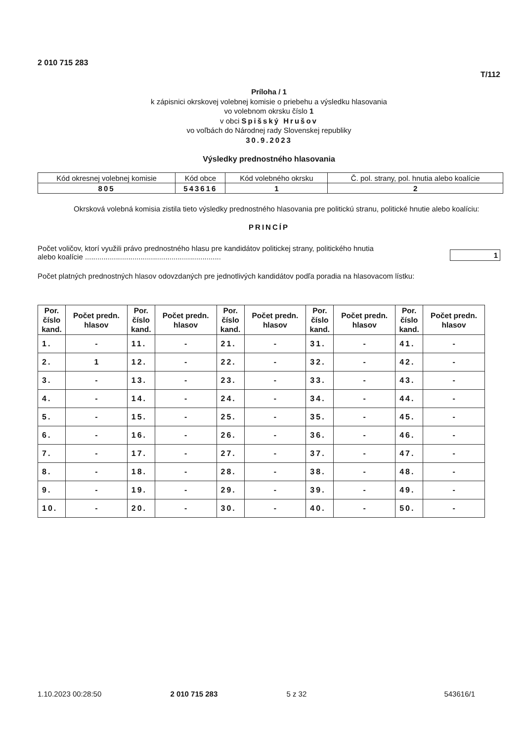2 010 715 283
T/112
Príloha / 1
k zápisnici okrskovej volebnej komisie o priebehu a výsledku hlasovania
vo volebnom okrsku číslo 1
v obci Spišský Hrušov
vo voľbách do Národnej rady Slovenskej republiky
30.9.2023
Výsledky prednostného hlasovania
| Kód okresnej volebnej komisie | Kód obce | Kód volebného okrsku | Č. pol. strany, pol. hnutia alebo koalície |
| 805 | 543616 | 1 | 2 |
Okrsková volebná komisia zistila tieto výsledky prednostného hlasovania pre politickú stranu, politické hnutie alebo koalíciu:
PRINCÍP
Počet voličov, ktorí využili právo prednostného hlasu pre kandidátov politickej strany, politického hnutia
alebo koalície ..................................................................
1
Počet platných prednostných hlasov odovzdaných pre jednotlivých kandidátov podľa poradia na hlasovacom lístku:
| Por. číslo kand. | Počet predn. hlasov | Por. číslo kand. | Počet predn. hlasov | Por. číslo kand. | Počet predn. hlasov | Por. číslo kand. | Počet predn. hlasov | Por. číslo kand. | Počet predn. hlasov |
| --- | --- | --- | --- | --- | --- | --- | --- | --- | --- |
| 1. | - | 11. | - | 21. | - | 31. | - | 41. | - |
| 2. | 1 | 12. | - | 22. | - | 32. | - | 42. | - |
| 3. | - | 13. | - | 23. | - | 33. | - | 43. | - |
| 4. | - | 14. | - | 24. | - | 34. | - | 44. | - |
| 5. | - | 15. | - | 25. | - | 35. | - | 45. | - |
| 6. | - | 16. | - | 26. | - | 36. | - | 46. | - |
| 7. | - | 17. | - | 27. | - | 37. | - | 47. | - |
| 8. | - | 18. | - | 28. | - | 38. | - | 48. | - |
| 9. | - | 19. | - | 29. | - | 39. | - | 49. | - |
| 10. | - | 20. | - | 30. | - | 40. | - | 50. | - |
1.10.2023 00:28:50 2 010 715 283 5 z 32 543616/1